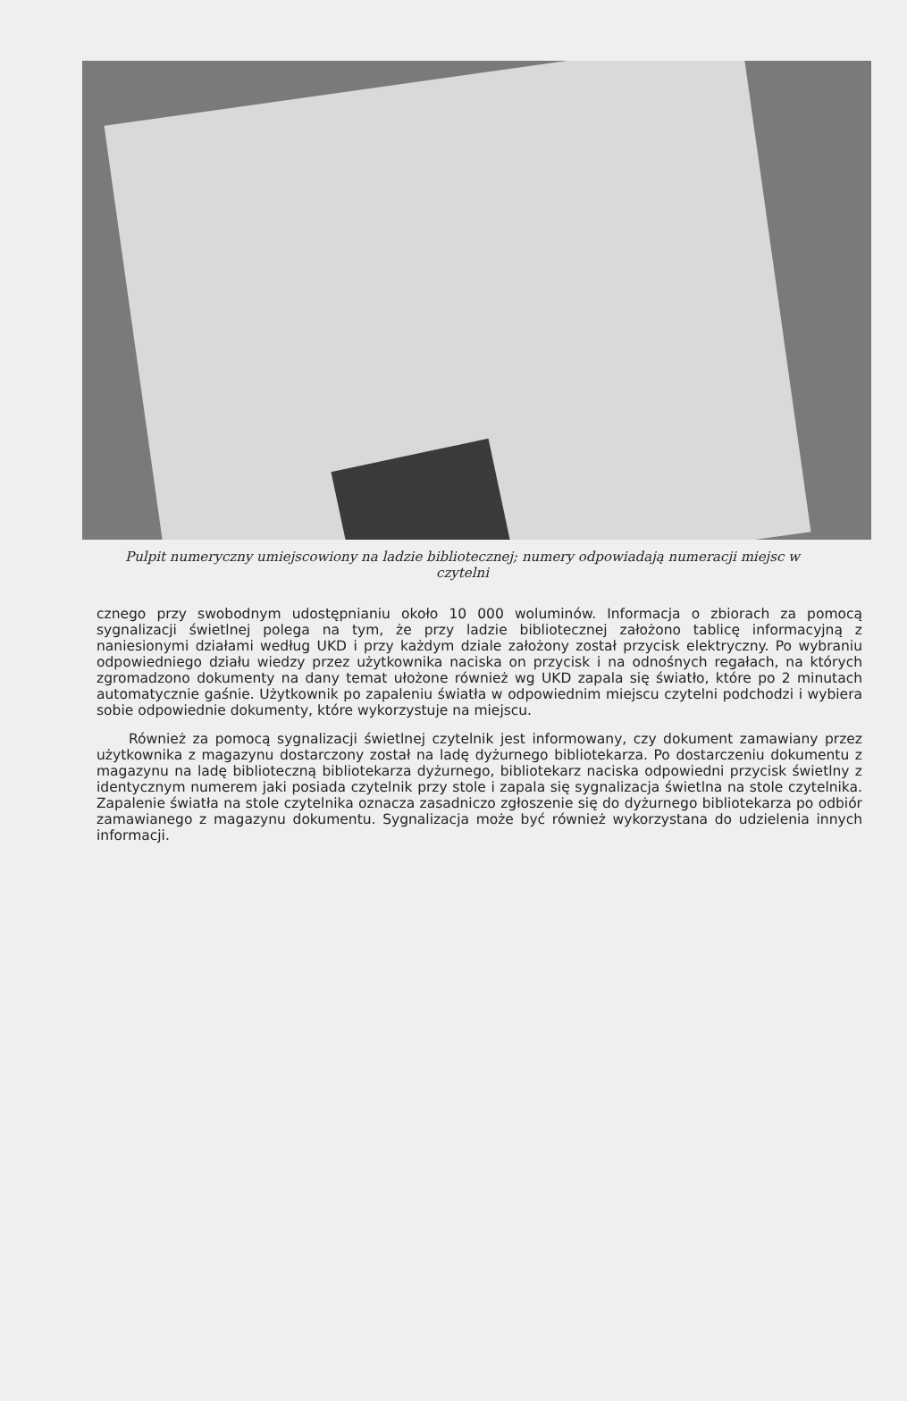Pulpit numeryczny umiejscowiony na ladzie bibliotecznej; numery odpowiadają numeracji miejsc w czytelni
cznego przy swobodnym udostępnianiu około 10 000 woluminów. Informacja o zbiorach za pomocą sygnalizacji świetlnej polega na tym, że przy ladzie bibliotecznej założono tablicę informacyjną z naniesionymi działami według UKD i przy każdym dziale założony został przycisk elektryczny. Po wybraniu odpowiedniego działu wiedzy przez użytkownika naciska on przycisk i na odnośnych regałach, na których zgromadzono dokumenty na dany temat ułożone również wg UKD zapala się światło, które po 2 minutach automatycznie gaśnie. Użytkownik po zapaleniu światła w odpowiednim miejscu czytelni podchodzi i wybiera sobie odpowiednie dokumenty, które wykorzystuje na miejscu.
Również za pomocą sygnalizacji świetlnej czytelnik jest informowany, czy dokument zamawiany przez użytkownika z magazynu dostarczony został na ladę dyżurnego bibliotekarza. Po dostarczeniu dokumentu z magazynu na ladę biblioteczną bibliotekarza dyżurnego, bibliotekarz naciska odpowiedni przycisk świetlny z identycznym numerem jaki posiada czytelnik przy stole i zapala się sygnalizacja świetlna na stole czytelnika. Zapalenie światła na stole czytelnika oznacza zasadniczo zgłoszenie się do dyżurnego bibliotekarza po odbiór zamawianego z magazynu dokumentu. Sygnalizacja może być również wykorzystana do udzielenia innych informacji.